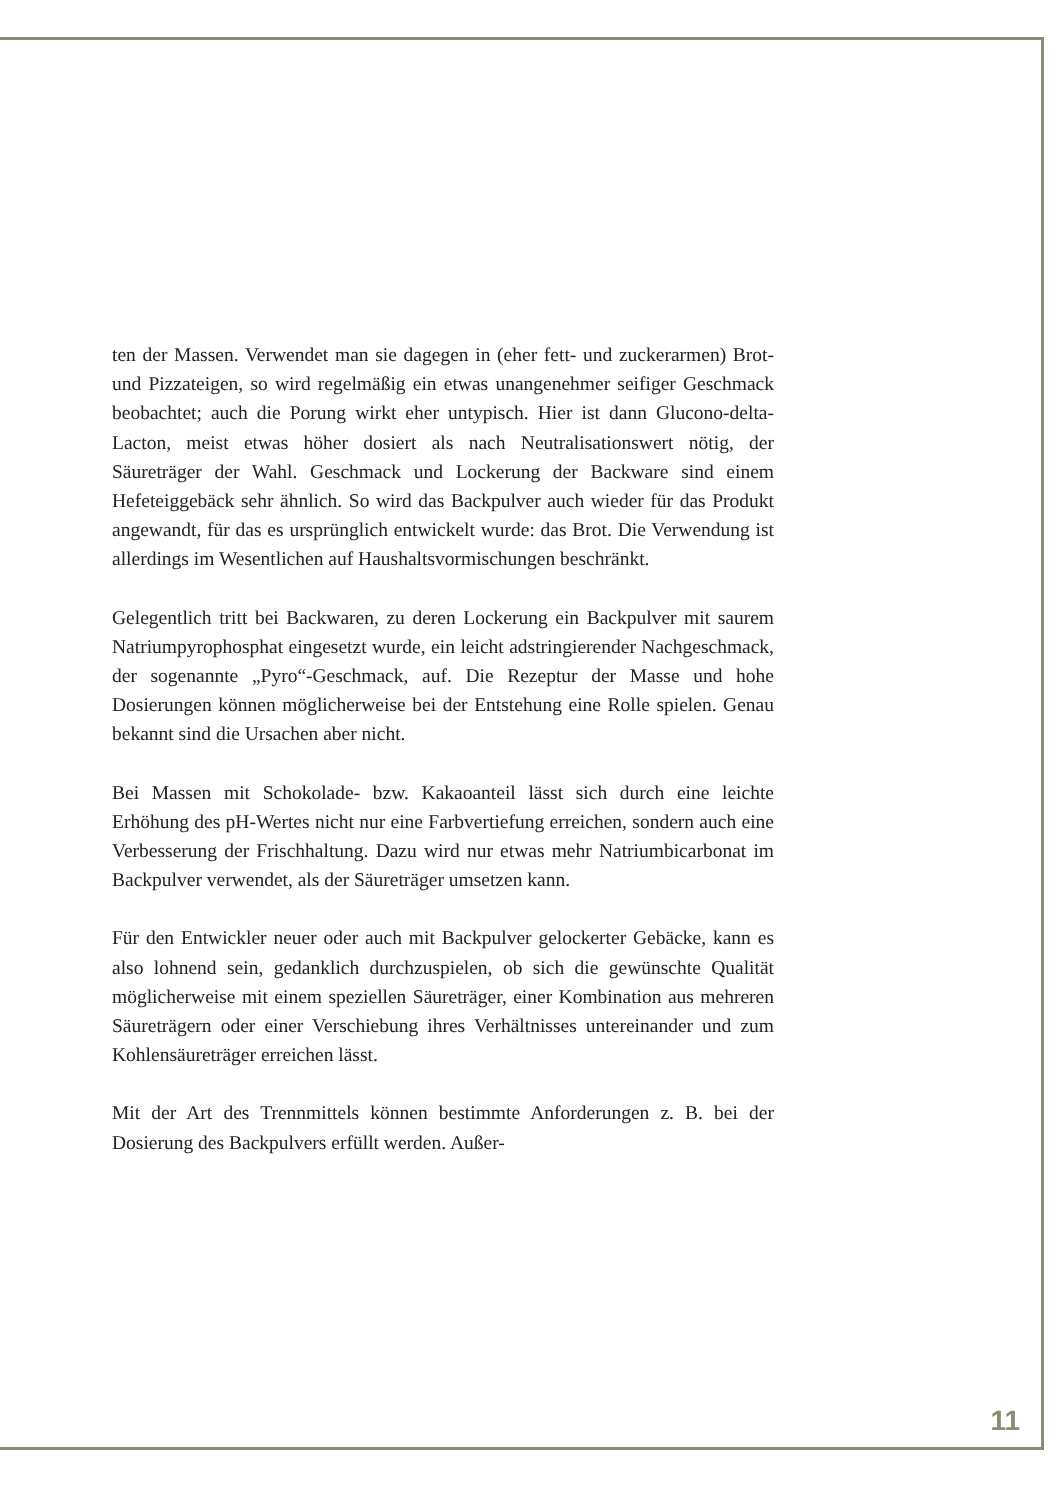ten der Massen. Verwendet man sie dagegen in (eher fett- und zuckerarmen) Brot- und Pizzateigen, so wird regelmäßig ein etwas unangenehmer seifiger Geschmack beobachtet; auch die Porung wirkt eher untypisch. Hier ist dann Glucono-delta-Lacton, meist etwas höher dosiert als nach Neutralisationswert nötig, der Säureträger der Wahl. Geschmack und Lockerung der Backware sind einem Hefeteiggebäck sehr ähnlich. So wird das Backpulver auch wieder für das Produkt angewandt, für das es ursprünglich entwickelt wurde: das Brot. Die Verwendung ist allerdings im Wesentlichen auf Haushaltsvormischungen beschränkt.
Gelegentlich tritt bei Backwaren, zu deren Lockerung ein Backpulver mit saurem Natriumpyrophosphat eingesetzt wurde, ein leicht adstringierender Nachgeschmack, der sogenannte „Pyro“-Geschmack, auf. Die Rezeptur der Masse und hohe Dosierungen können möglicherweise bei der Entstehung eine Rolle spielen. Genau bekannt sind die Ursachen aber nicht.
Bei Massen mit Schokolade- bzw. Kakaoanteil lässt sich durch eine leichte Erhöhung des pH-Wertes nicht nur eine Farbvertiefung erreichen, sondern auch eine Verbesserung der Frischhaltung. Dazu wird nur etwas mehr Natriumbicarbonat im Backpulver verwendet, als der Säureträger umsetzen kann.
Für den Entwickler neuer oder auch mit Backpulver gelockerter Gebäcke, kann es also lohnend sein, gedanklich durchzuspielen, ob sich die gewünschte Qualität möglicherweise mit einem speziellen Säureträger, einer Kombination aus mehreren Säureträgern oder einer Verschiebung ihres Verhältnisses untereinander und zum Kohlensäureträger erreichen lässt.
Mit der Art des Trennmittels können bestimmte Anforderungen z. B. bei der Dosierung des Backpulvers erfüllt werden. Außer-
11